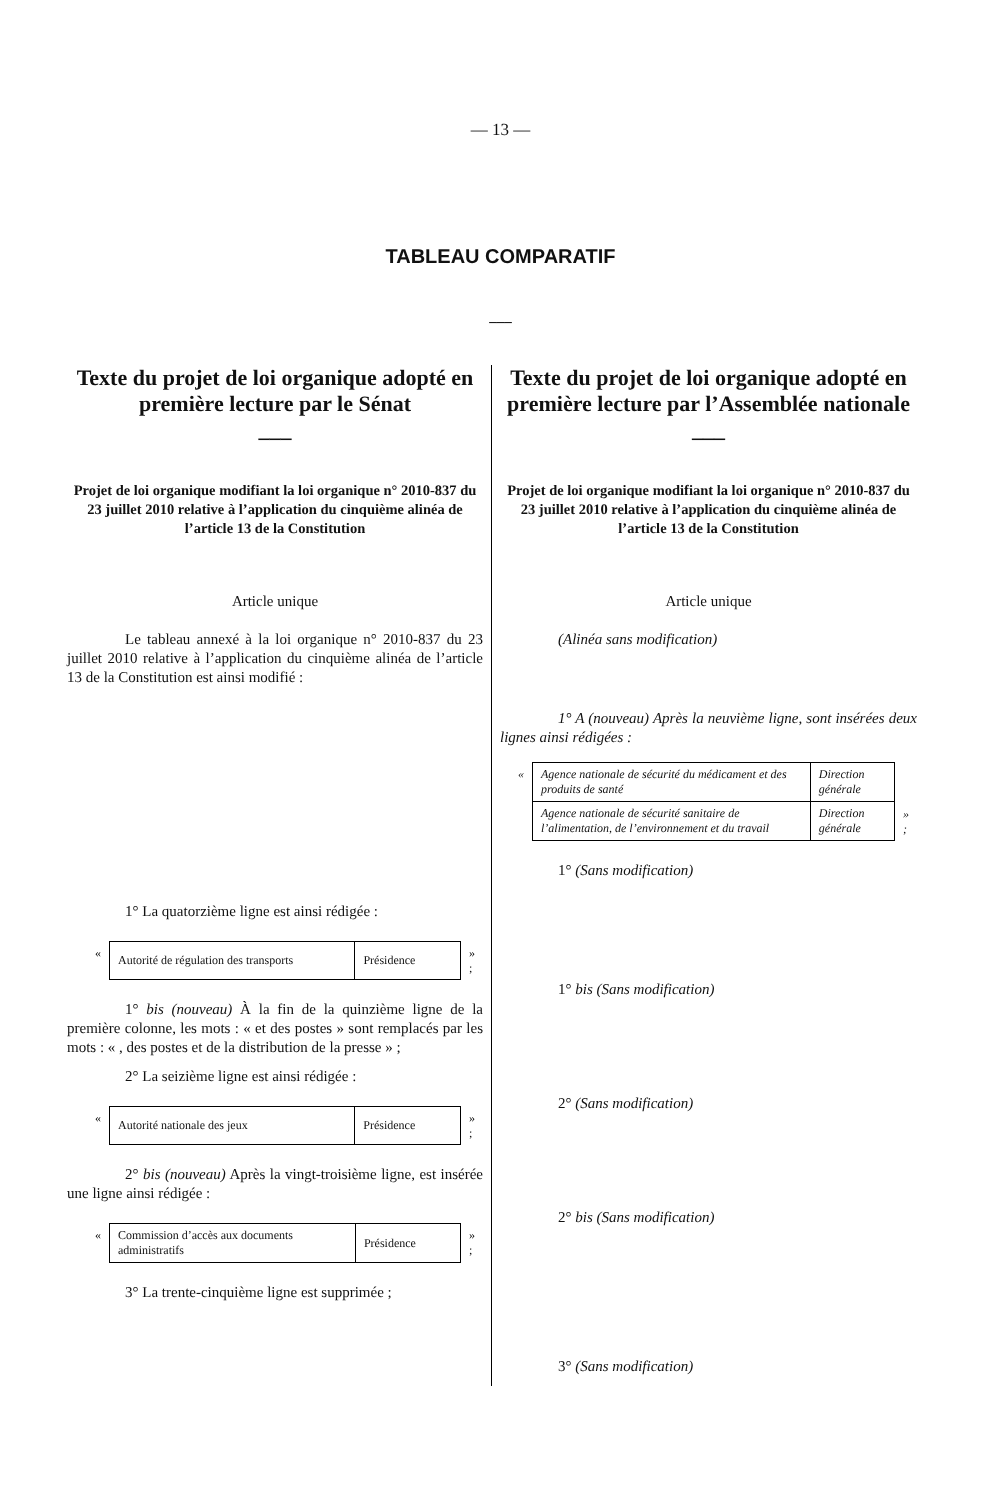— 13 —
TABLEAU COMPARATIF
___
Texte du projet de loi organique adopté en première lecture par le Sénat
___
Projet de loi organique modifiant la loi organique n° 2010-837 du 23 juillet 2010 relative à l’application du cinquième alinéa de l’article 13 de la Constitution
Article unique
Le tableau annexé à la loi organique n° 2010-837 du 23 juillet 2010 relative à l’application du cinquième alinéa de l’article 13 de la Constitution est ainsi modifié :
1° La quatorzième ligne est ainsi rédigée :
| « | Autorité de régulation des transports | Présidence | » ; |
1° bis (nouveau) À la fin de la quinzième ligne de la première colonne, les mots : « et des postes » sont remplacés par les mots : « , des postes et de la distribution de la presse » ;
2° La seizième ligne est ainsi rédigée :
| « | Autorité nationale des jeux | Présidence | » ; |
2° bis (nouveau) Après la vingt-troisième ligne, est insérée une ligne ainsi rédigée :
| « | Commission d’accès aux documents administratifs | Présidence | » ; |
3° La trente-cinquième ligne est supprimée ;
Texte du projet de loi organique adopté en première lecture par l’Assemblée nationale
___
Projet de loi organique modifiant la loi organique n° 2010-837 du 23 juillet 2010 relative à l’application du cinquième alinéa de l’article 13 de la Constitution
Article unique
(Alinéa sans modification)
1° A (nouveau) Après la neuvième ligne, sont insérées deux lignes ainsi rédigées :
| « | Agence nationale de sécurité du médicament et des produits de santé | Direction générale | |
| | Agence nationale de sécurité sanitaire de l’alimentation, de l’environnement et du travail | Direction générale | » ; |
1° (Sans modification)
1° bis (Sans modification)
2° (Sans modification)
2° bis (Sans modification)
3° (Sans modification)